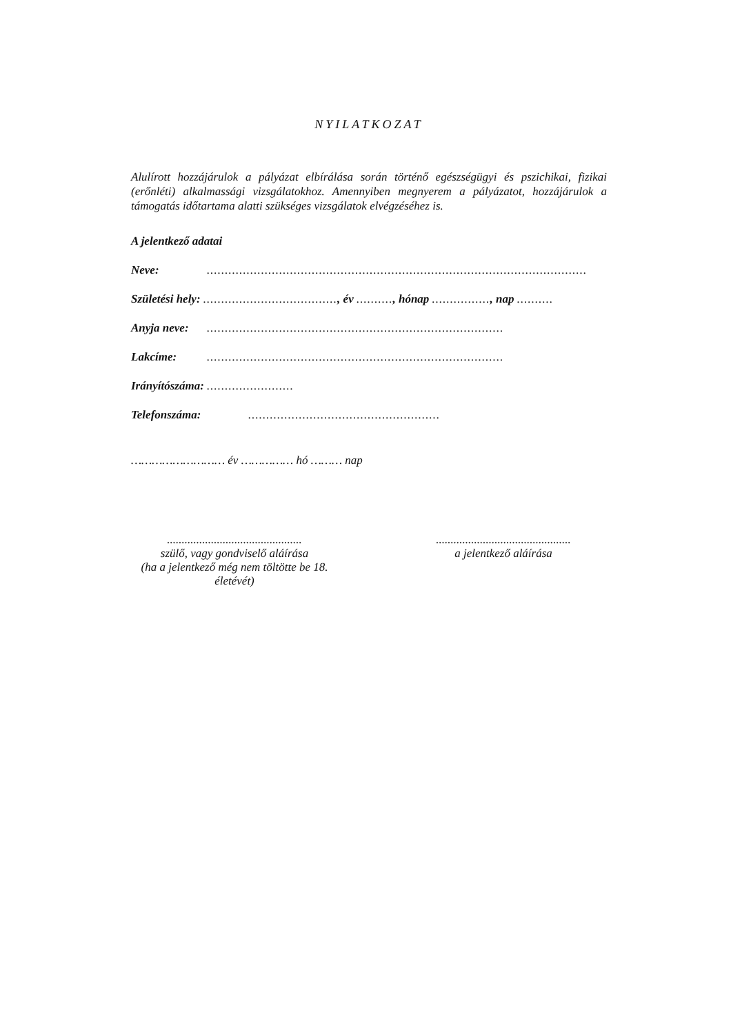NYILATKOZAT
Alulírott hozzájárulok a pályázat elbírálása során történő egészségügyi és pszichikai, fizikai (erőnléti) alkalmassági vizsgálatokhoz. Amennyiben megnyerem a pályázatot, hozzájárulok a támogatás időtartama alatti szükséges vizsgálatok elvégzéséhez is.
A jelentkező adatai
Neve:.........................................................................................................
Születési hely: ....................................., év .........., hónap ................, nap ..........
Anyja neve:..................................................................................
Lakcíme:..................................................................................
Irányítószáma: ........................
Telefonszáma:.....................................................
……………………… év …………… hó ……… nap
..............................................
szülő, vagy gondviselő aláírása
(ha a jelentkező még nem töltötte be 18. életévét)
..............................................
a jelentkező aláírása